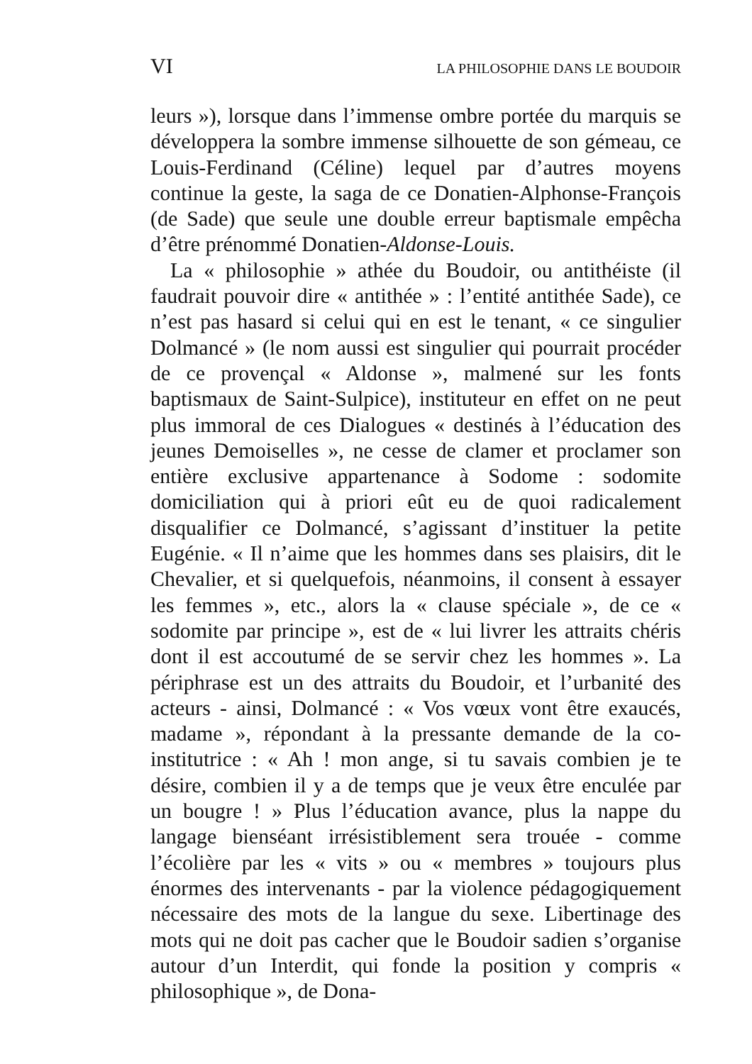VI LA PHILOSOPHIE DANS LE BOUDOIR
leurs »), lorsque dans l’immense ombre portée du marquis se développera la sombre immense silhouette de son gémeau, ce Louis-Ferdinand (Céline) lequel par d’autres moyens continue la geste, la saga de ce Donatien-Alphonse-François (de Sade) que seule une double erreur baptismale empêcha d’être prénommé Donatien-Aldonse-Louis.
La « philosophie » athée du Boudoir, ou antithéiste (il faudrait pouvoir dire « antithée » : l’entité antithée Sade), ce n’est pas hasard si celui qui en est le tenant, « ce singulier Dolmancé » (le nom aussi est singulier qui pourrait procéder de ce provençal « Aldonse », malmené sur les fonts baptismaux de Saint-Sulpice), instituteur en effet on ne peut plus immoral de ces Dialogues « destinés à l’éducation des jeunes Demoiselles », ne cesse de clamer et proclamer son entière exclusive appartenance à Sodome : sodomite domiciliation qui à priori eût eu de quoi radicalement disqualifier ce Dolmancé, s’agissant d’instituer la petite Eugénie. « Il n’aime que les hommes dans ses plaisirs, dit le Chevalier, et si quelquefois, néanmoins, il consent à essayer les femmes », etc., alors la « clause spéciale », de ce « sodomite par principe », est de « lui livrer les attraits chéris dont il est accoutumé de se servir chez les hommes ». La périphrase est un des attraits du Boudoir, et l’urbanité des acteurs - ainsi, Dolmancé : « Vos vœux vont être exaucés, madame », répondant à la pressante demande de la co-institutrice : « Ah ! mon ange, si tu savais combien je te désire, combien il y a de temps que je veux être enculée par un bougre ! » Plus l’éducation avance, plus la nappe du langage bienséant irrésistiblement sera trouée - comme l’écolière par les « vits » ou « membres » toujours plus énormes des intervenants - par la violence pédagogiquement nécessaire des mots de la langue du sexe. Libertinage des mots qui ne doit pas cacher que le Boudoir sadien s’organise autour d’un Interdit, qui fonde la position y compris « philosophique », de Dona-